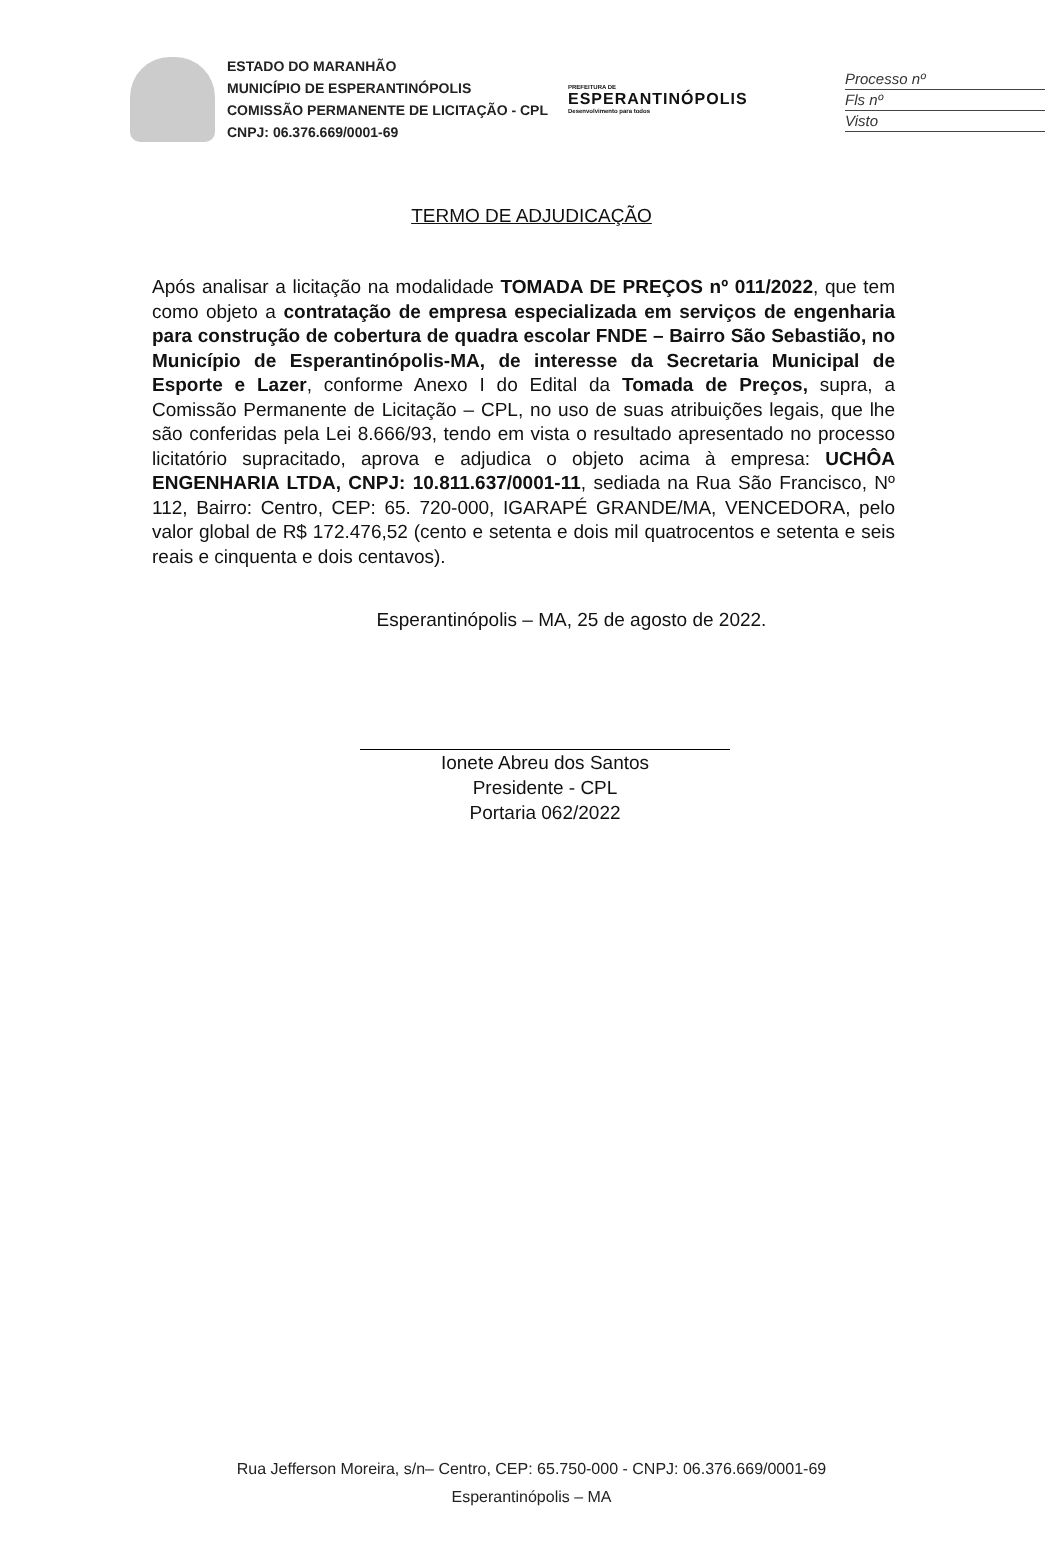Processo nº
Fls nº
Visto
ESTADO DO MARANHÃO
MUNICÍPIO DE ESPERANTINÓPOLIS
COMISSÃO PERMANENTE DE LICITAÇÃO - CPL
CNPJ: 06.376.669/0001-69
PREFEITURA DE
ESPERANTINÓPOLIS
Desenvolvimento para todos
TERMO DE ADJUDICAÇÃO
Após analisar a licitação na modalidade TOMADA DE PREÇOS nº 011/2022, que tem como objeto a contratação de empresa especializada em serviços de engenharia para construção de cobertura de quadra escolar FNDE – Bairro São Sebastião, no Município de Esperantinópolis-MA, de interesse da Secretaria Municipal de Esporte e Lazer, conforme Anexo I do Edital da Tomada de Preços, supra, a Comissão Permanente de Licitação – CPL, no uso de suas atribuições legais, que lhe são conferidas pela Lei 8.666/93, tendo em vista o resultado apresentado no processo licitatório supracitado, aprova e adjudica o objeto acima à empresa: UCHÔA ENGENHARIA LTDA, CNPJ: 10.811.637/0001-11, sediada na Rua São Francisco, Nº 112, Bairro: Centro, CEP: 65. 720-000, IGARAPÉ GRANDE/MA, VENCEDORA, pelo valor global de R$ 172.476,52 (cento e setenta e dois mil quatrocentos e setenta e seis reais e cinquenta e dois centavos).
Esperantinópolis – MA, 25 de agosto de 2022.
Ionete Abreu dos Santos
Presidente - CPL
Portaria 062/2022
Rua Jefferson Moreira, s/n– Centro, CEP: 65.750-000 - CNPJ: 06.376.669/0001-69
Esperantinópolis – MA